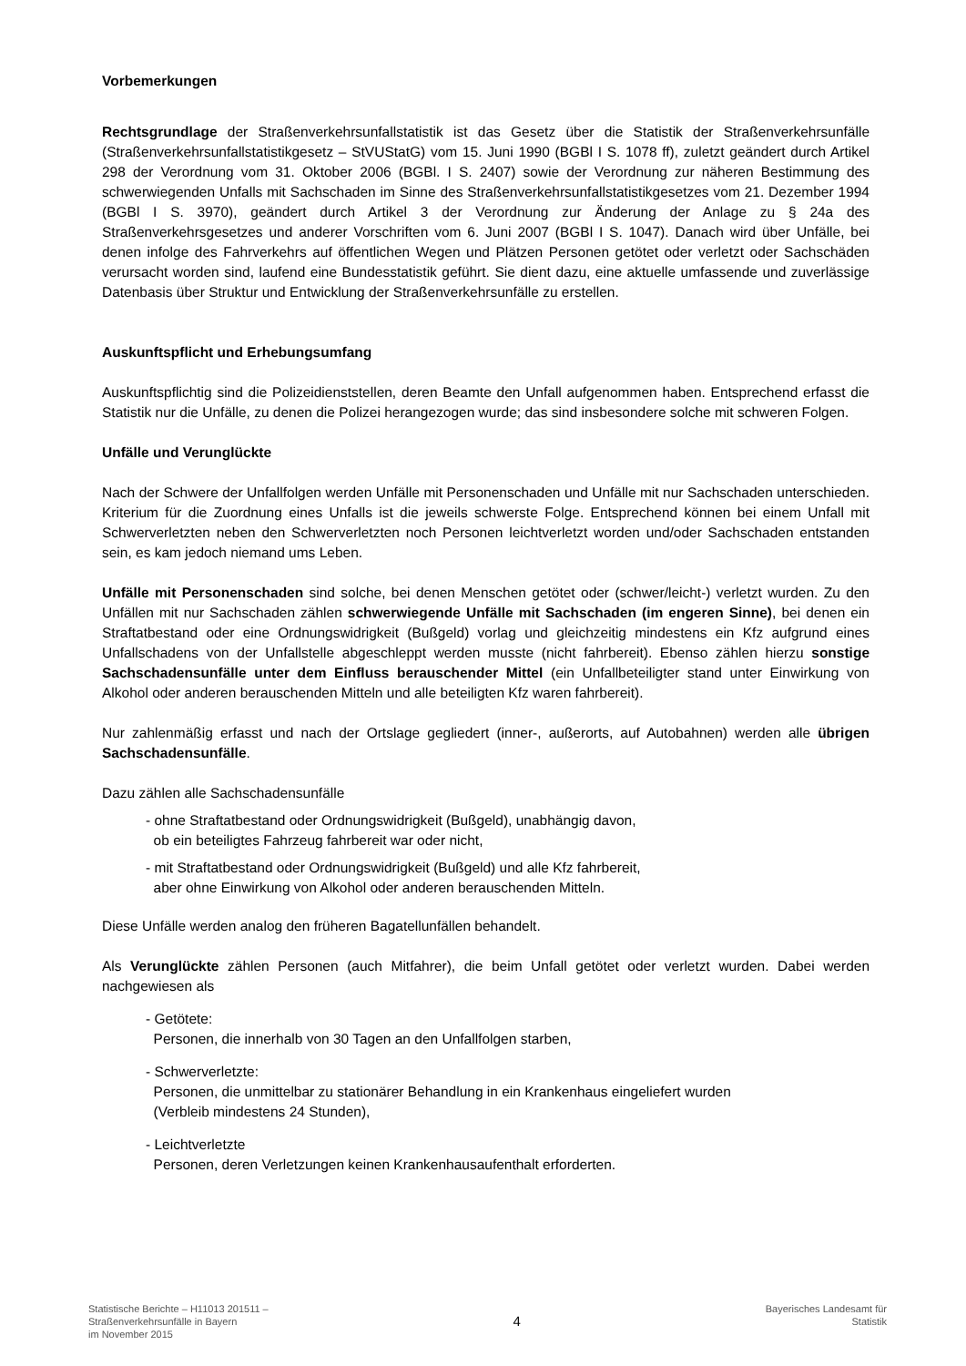Vorbemerkungen
Rechtsgrundlage der Straßenverkehrsunfallstatistik ist das Gesetz über die Statistik der Straßenverkehrsunfälle (Straßenverkehrsunfallstatistikgesetz – StVUStatG) vom 15. Juni 1990 (BGBl I S. 1078 ff), zuletzt geändert durch Artikel 298 der Verordnung vom 31. Oktober 2006 (BGBl. I S. 2407) sowie der Verordnung zur näheren Bestimmung des schwerwiegenden Unfalls mit Sachschaden im Sinne des Straßenverkehrsunfallstatistikgesetzes vom 21. Dezember 1994 (BGBl I S. 3970), geändert durch Artikel 3 der Verordnung zur Änderung der Anlage zu § 24a des Straßenverkehrsgesetzes und anderer Vorschriften vom 6. Juni 2007 (BGBl I S. 1047). Danach wird über Unfälle, bei denen infolge des Fahrverkehrs auf öffentlichen Wegen und Plätzen Personen getötet oder verletzt oder Sachschäden verursacht worden sind, laufend eine Bundesstatistik geführt. Sie dient dazu, eine aktuelle umfassende und zuverlässige Datenbasis über Struktur und Entwicklung der Straßenverkehrsunfälle zu erstellen.
Auskunftspflicht und Erhebungsumfang
Auskunftspflichtig sind die Polizeidienststellen, deren Beamte den Unfall aufgenommen haben. Entsprechend erfasst die Statistik nur die Unfälle, zu denen die Polizei herangezogen wurde; das sind insbesondere solche mit schweren Folgen.
Unfälle und Verunglückte
Nach der Schwere der Unfallfolgen werden Unfälle mit Personenschaden und Unfälle mit nur Sachschaden unterschieden. Kriterium für die Zuordnung eines Unfalls ist die jeweils schwerste Folge. Entsprechend können bei einem Unfall mit Schwerverletzten neben den Schwerverletzten noch Personen leichtverletzt worden und/oder Sachschaden entstanden sein, es kam jedoch niemand ums Leben.
Unfälle mit Personenschaden sind solche, bei denen Menschen getötet oder (schwer/leicht-) verletzt wurden. Zu den Unfällen mit nur Sachschaden zählen schwerwiegende Unfälle mit Sachschaden (im engeren Sinne), bei denen ein Straftatbestand oder eine Ordnungswidrigkeit (Bußgeld) vorlag und gleichzeitig mindestens ein Kfz aufgrund eines Unfallschadens von der Unfallstelle abgeschleppt werden musste (nicht fahrbereit). Ebenso zählen hierzu sonstige Sachschadensunfälle unter dem Einfluss berauschender Mittel (ein Unfallbeteiligter stand unter Einwirkung von Alkohol oder anderen berauschenden Mitteln und alle beteiligten Kfz waren fahrbereit).
Nur zahlenmäßig erfasst und nach der Ortslage gegliedert (inner-, außerorts, auf Autobahnen) werden alle übrigen Sachschadensunfälle.
Dazu zählen alle Sachschadensunfälle
- ohne Straftatbestand oder Ordnungswidrigkeit (Bußgeld), unabhängig davon,
ob ein beteiligtes Fahrzeug fahrbereit war oder nicht,
- mit Straftatbestand oder Ordnungswidrigkeit (Bußgeld) und alle Kfz fahrbereit,
aber ohne Einwirkung von Alkohol oder anderen berauschenden Mitteln.
Diese Unfälle werden analog den früheren Bagatellunfällen behandelt.
Als Verunglückte zählen Personen (auch Mitfahrer), die beim Unfall getötet oder verletzt wurden. Dabei werden nachgewiesen als
- Getötete:
Personen, die innerhalb von 30 Tagen an den Unfallfolgen starben,
- Schwerverletzte:
Personen, die unmittelbar zu stationärer Behandlung in ein Krankenhaus eingeliefert wurden
(Verbleib mindestens 24 Stunden),
- Leichtverletzte
Personen, deren Verletzungen keinen Krankenhausaufenthalt erforderten.
Statistische Berichte – H11013 201511 –
Straßenverkehrsunfälle in Bayern
im November 2015
4
Bayerisches Landesamt für
Statistik